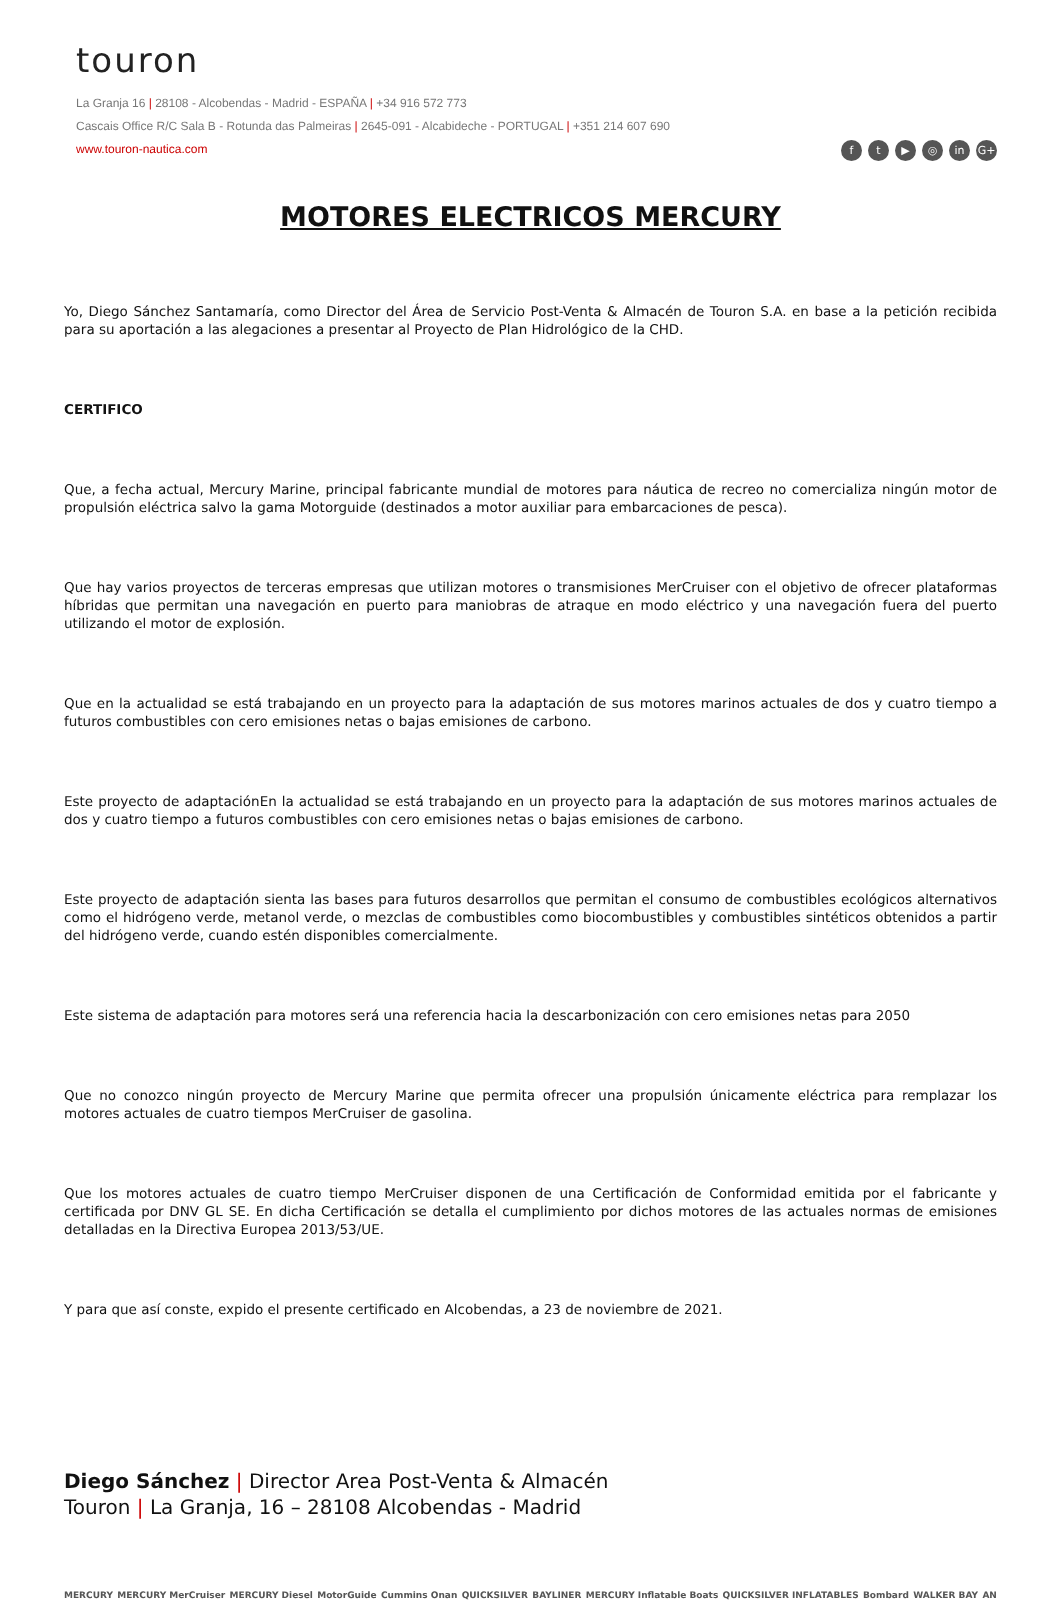touron
La Granja 16 | 28108 - Alcobendas - Madrid - ESPAÑA | +34 916 572 773
Cascais Office R/C Sala B - Rotunda das Palmeiras | 2645-091 - Alcabideche - PORTUGAL | +351 214 607 690
www.touron-nautica.com
ft ▶ ◎ in G+
MOTORES ELECTRICOS MERCURY
Yo, Diego Sánchez Santamaría, como Director del Área de Servicio Post-Venta & Almacén de Touron S.A. en base a la petición recibida para su aportación a las alegaciones a presentar al Proyecto de Plan Hidrológico de la CHD.
CERTIFICO
Que, a fecha actual, Mercury Marine, principal fabricante mundial de motores para náutica de recreo no comercializa ningún motor de propulsión eléctrica salvo la gama Motorguide (destinados a motor auxiliar para embarcaciones de pesca).
Que hay varios proyectos de terceras empresas que utilizan motores o transmisiones MerCruiser con el objetivo de ofrecer plataformas híbridas que permitan una navegación en puerto para maniobras de atraque en modo eléctrico y una navegación fuera del puerto utilizando el motor de explosión.
Que en la actualidad se está trabajando en un proyecto para la adaptación de sus motores marinos actuales de dos y cuatro tiempo a futuros combustibles con cero emisiones netas o bajas emisiones de carbono.
Este proyecto de adaptaciónEn la actualidad se está trabajando en un proyecto para la adaptación de sus motores marinos actuales de dos y cuatro tiempo a futuros combustibles con cero emisiones netas o bajas emisiones de carbono.
Este proyecto de adaptación sienta las bases para futuros desarrollos que permitan el consumo de combustibles ecológicos alternativos como el hidrógeno verde, metanol verde, o mezclas de combustibles como biocombustibles y combustibles sintéticos obtenidos a partir del hidrógeno verde, cuando estén disponibles comercialmente.
Este sistema de adaptación para motores será una referencia hacia la descarbonización con cero emisiones netas para 2050
Que no conozco ningún proyecto de Mercury Marine que permita ofrecer una propulsión únicamente eléctrica para remplazar los motores actuales de cuatro tiempos MerCruiser de gasolina.
Que los motores actuales de cuatro tiempo MerCruiser disponen de una Certificación de Conformidad emitida por el fabricante y certificada por DNV GL SE. En dicha Certificación se detalla el cumplimiento por dichos motores de las actuales normas de emisiones detalladas en la Directiva Europea 2013/53/UE.
Y para que así conste, expido el presente certificado en Alcobendas, a 23 de noviembre de 2021.
Diego Sánchez | Director Area Post-Venta & Almacén
Touron | La Granja, 16 – 28108 Alcobendas - Madrid
MERCURY MERCURY MerCruiser MERCURY Diesel MotorGuide Cummins Onan QUICKSILVER BAYLINER MERCURY Inflatable Boats QUICKSILVER INFLATABLES Bombard WALKER BAY AN